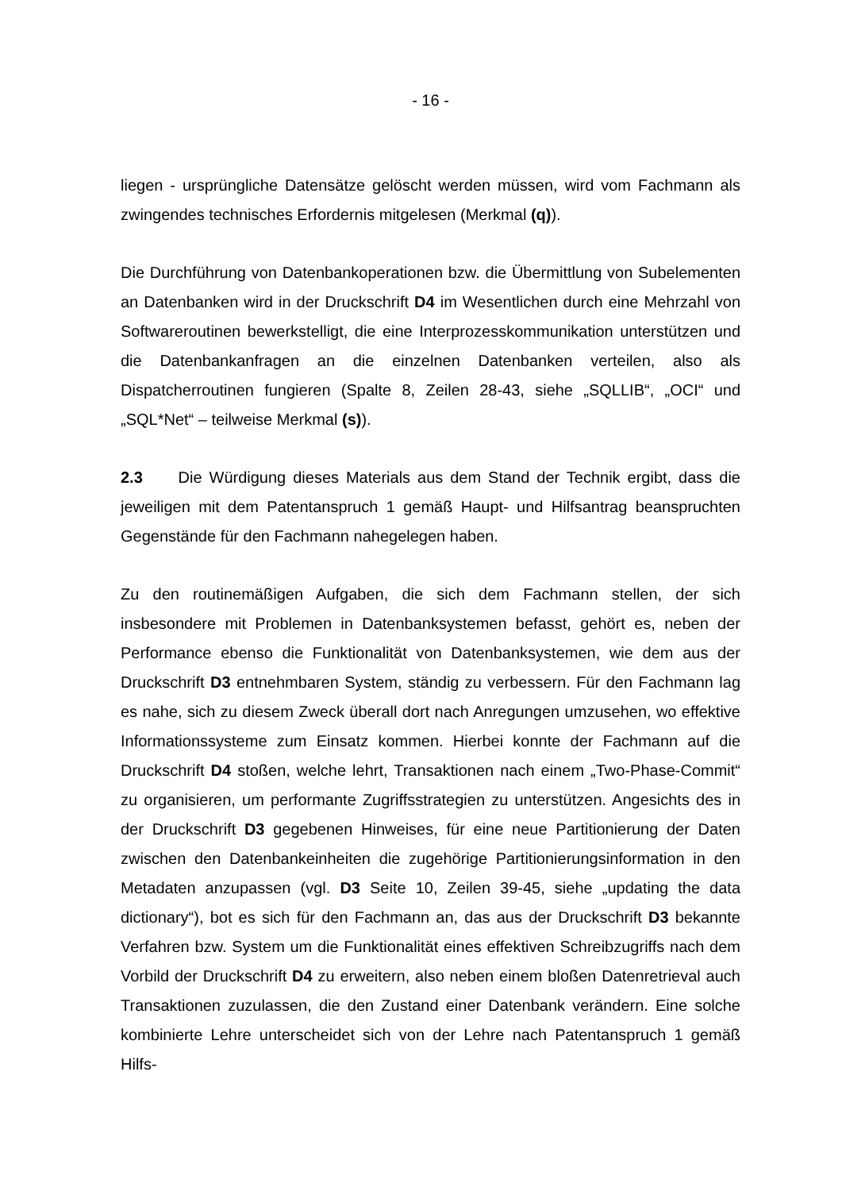- 16 -
liegen - ursprüngliche Datensätze gelöscht werden müssen, wird vom Fachmann als zwingendes technisches Erfordernis mitgelesen (Merkmal (q)).
Die Durchführung von Datenbankoperationen bzw. die Übermittlung von Sub­elementen an Datenbanken wird in der Druckschrift D4 im Wesentlichen durch eine Mehrzahl von Softwareroutinen bewerkstelligt, die eine Interprozesskom­munikation unterstützen und die Datenbankanfragen an die einzelnen Daten­banken verteilen, also als Dispatcherroutinen fungieren (Spalte 8, Zeilen 28-43, siehe „SQLLIB“, „OCI“ und „SQL*Net“ – teilweise Merkmal (s)).
2.3 Die Würdigung dieses Materials aus dem Stand der Technik ergibt, dass die jeweiligen mit dem Patentanspruch 1 gemäß Haupt- und Hilfsantrag bean­spruchten Gegenstände für den Fachmann nahegelegen haben.
Zu den routinemäßigen Aufgaben, die sich dem Fachmann stellen, der sich insbesondere mit Problemen in Datenbanksystemen befasst, gehört es, neben der Performance ebenso die Funktionalität von Datenbanksystemen, wie dem aus der Druckschrift D3 entnehmbaren System, ständig zu verbessern. Für den Fachmann lag es nahe, sich zu diesem Zweck überall dort nach Anregungen umzusehen, wo effektive Informationssysteme zum Einsatz kommen. Hierbei konnte der Fach­mann auf die Druckschrift D4 stoßen, welche lehrt, Transaktionen nach einem „Two-Phase-Commit“ zu organisieren, um performante Zugriffsstrategien zu unter­stützen. Angesichts des in der Druckschrift D3 gegebenen Hinweises, für eine neue Partitionierung der Daten zwischen den Datenbankeinheiten die zugehörige Partitionierungsinformation in den Metadaten anzupassen (vgl. D3 Seite 10, Zeilen 39-45, siehe „updating the data dictionary“), bot es sich für den Fachmann an, das aus der Druckschrift D3 bekannte Verfahren bzw. System um die Funktionalität eines effektiven Schreibzugriffs nach dem Vorbild der Druckschrift D4 zu erweitern, also neben einem bloßen Datenretrieval auch Transaktionen zuzu­lassen, die den Zustand einer Datenbank verändern. Eine solche kombinierte Lehre unterscheidet sich von der Lehre nach Patentanspruch 1 gemäß Hilfs-